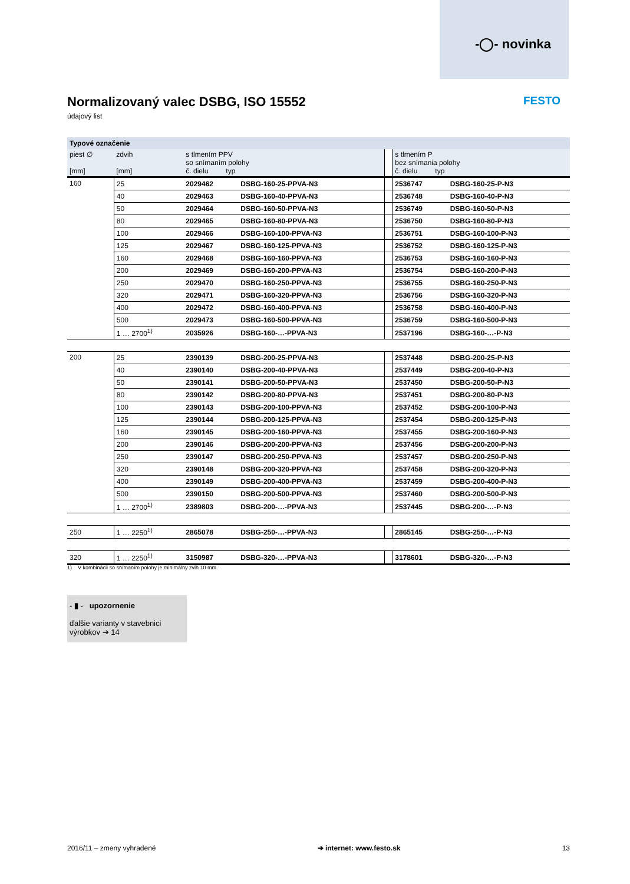-◯- novinka
Normalizovaný valec DSBG, ISO 15552
údajový list
FESTO
| Typové označenie | | | | | | |
| --- | --- | --- | --- | --- | --- | --- |
| piest ∅ [mm] | zdvih [mm] | s tlmením PPV so snímaním polohy č. dielu typ | | | s tlmením P bez snímania polohy č. dielu typ | |
| 160 | 25 | 2029462 | DSBG-160-25-PPVA-N3 | | 2536747 | DSBG-160-25-P-N3 |
| | 40 | 2029463 | DSBG-160-40-PPVA-N3 | | 2536748 | DSBG-160-40-P-N3 |
| | 50 | 2029464 | DSBG-160-50-PPVA-N3 | | 2536749 | DSBG-160-50-P-N3 |
| | 80 | 2029465 | DSBG-160-80-PPVA-N3 | | 2536750 | DSBG-160-80-P-N3 |
| | 100 | 2029466 | DSBG-160-100-PPVA-N3 | | 2536751 | DSBG-160-100-P-N3 |
| | 125 | 2029467 | DSBG-160-125-PPVA-N3 | | 2536752 | DSBG-160-125-P-N3 |
| | 160 | 2029468 | DSBG-160-160-PPVA-N3 | | 2536753 | DSBG-160-160-P-N3 |
| | 200 | 2029469 | DSBG-160-200-PPVA-N3 | | 2536754 | DSBG-160-200-P-N3 |
| | 250 | 2029470 | DSBG-160-250-PPVA-N3 | | 2536755 | DSBG-160-250-P-N3 |
| | 320 | 2029471 | DSBG-160-320-PPVA-N3 | | 2536756 | DSBG-160-320-P-N3 |
| | 400 | 2029472 | DSBG-160-400-PPVA-N3 | | 2536758 | DSBG-160-400-P-N3 |
| | 500 | 2029473 | DSBG-160-500-PPVA-N3 | | 2536759 | DSBG-160-500-P-N3 |
| | 1 … 2700<sup>1)</sup> | 2035926 | DSBG-160-…-PPVA-N3 | | 2537196 | DSBG-160-…-P-N3 |
| 200 | 25 | 2390139 | DSBG-200-25-PPVA-N3 | | 2537448 | DSBG-200-25-P-N3 |
| | 40 | 2390140 | DSBG-200-40-PPVA-N3 | | 2537449 | DSBG-200-40-P-N3 |
| | 50 | 2390141 | DSBG-200-50-PPVA-N3 | | 2537450 | DSBG-200-50-P-N3 |
| | 80 | 2390142 | DSBG-200-80-PPVA-N3 | | 2537451 | DSBG-200-80-P-N3 |
| | 100 | 2390143 | DSBG-200-100-PPVA-N3 | | 2537452 | DSBG-200-100-P-N3 |
| | 125 | 2390144 | DSBG-200-125-PPVA-N3 | | 2537454 | DSBG-200-125-P-N3 |
| | 160 | 2390145 | DSBG-200-160-PPVA-N3 | | 2537455 | DSBG-200-160-P-N3 |
| | 200 | 2390146 | DSBG-200-200-PPVA-N3 | | 2537456 | DSBG-200-200-P-N3 |
| | 250 | 2390147 | DSBG-200-250-PPVA-N3 | | 2537457 | DSBG-200-250-P-N3 |
| | 320 | 2390148 | DSBG-200-320-PPVA-N3 | | 2537458 | DSBG-200-320-P-N3 |
| | 400 | 2390149 | DSBG-200-400-PPVA-N3 | | 2537459 | DSBG-200-400-P-N3 |
| | 500 | 2390150 | DSBG-200-500-PPVA-N3 | | 2537460 | DSBG-200-500-P-N3 |
| | 1 … 2700<sup>1)</sup> | 2389803 | DSBG-200-…-PPVA-N3 | | 2537445 | DSBG-200-…-P-N3 |
| 250 | 1 … 2250<sup>1)</sup> | 2865078 | DSBG-250-…-PPVA-N3 | | 2865145 | DSBG-250-…-P-N3 |
| 320 | 1 … 2250<sup>1)</sup> | 3150987 | DSBG-320-…-PPVA-N3 | | 3178601 | DSBG-320-…-P-N3 |
1) V kombinácii so snímaním polohy je minimálny zvih 10 mm.
- ▮ - upozornenie
ďalšie varianty v stavebnici výrobkov ➔ 14
2016/11 – zmeny vyhradené ➔ internet: www.festo.sk 13